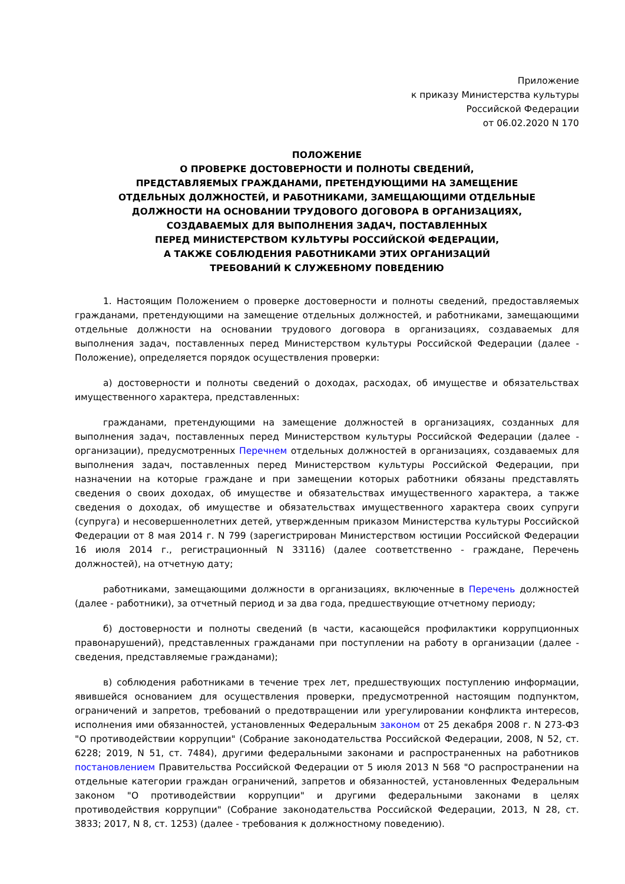Приложение
к приказу Министерства культуры
Российской Федерации
от 06.02.2020 N 170
ПОЛОЖЕНИЕ
О ПРОВЕРКЕ ДОСТОВЕРНОСТИ И ПОЛНОТЫ СВЕДЕНИЙ,
ПРЕДСТАВЛЯЕМЫХ ГРАЖДАНАМИ, ПРЕТЕНДУЮЩИМИ НА ЗАМЕЩЕНИЕ
ОТДЕЛЬНЫХ ДОЛЖНОСТЕЙ, И РАБОТНИКАМИ, ЗАМЕЩАЮЩИМИ ОТДЕЛЬНЫЕ
ДОЛЖНОСТИ НА ОСНОВАНИИ ТРУДОВОГО ДОГОВОРА В ОРГАНИЗАЦИЯХ,
СОЗДАВАЕМЫХ ДЛЯ ВЫПОЛНЕНИЯ ЗАДАЧ, ПОСТАВЛЕННЫХ
ПЕРЕД МИНИСТЕРСТВОМ КУЛЬТУРЫ РОССИЙСКОЙ ФЕДЕРАЦИИ,
А ТАКЖЕ СОБЛЮДЕНИЯ РАБОТНИКАМИ ЭТИХ ОРГАНИЗАЦИЙ
ТРЕБОВАНИЙ К СЛУЖЕБНОМУ ПОВЕДЕНИЮ
1. Настоящим Положением о проверке достоверности и полноты сведений, предоставляемых гражданами, претендующими на замещение отдельных должностей, и работниками, замещающими отдельные должности на основании трудового договора в организациях, создаваемых для выполнения задач, поставленных перед Министерством культуры Российской Федерации (далее - Положение), определяется порядок осуществления проверки:
а) достоверности и полноты сведений о доходах, расходах, об имуществе и обязательствах имущественного характера, представленных:
гражданами, претендующими на замещение должностей в организациях, созданных для выполнения задач, поставленных перед Министерством культуры Российской Федерации (далее - организации), предусмотренных Перечнем отдельных должностей в организациях, создаваемых для выполнения задач, поставленных перед Министерством культуры Российской Федерации, при назначении на которые граждане и при замещении которых работники обязаны представлять сведения о своих доходах, об имуществе и обязательствах имущественного характера, а также сведения о доходах, об имуществе и обязательствах имущественного характера своих супруги (супруга) и несовершеннолетних детей, утвержденным приказом Министерства культуры Российской Федерации от 8 мая 2014 г. N 799 (зарегистрирован Министерством юстиции Российской Федерации 16 июля 2014 г., регистрационный N 33116) (далее соответственно - граждане, Перечень должностей), на отчетную дату;
работниками, замещающими должности в организациях, включенные в Перечень должностей (далее - работники), за отчетный период и за два года, предшествующие отчетному периоду;
б) достоверности и полноты сведений (в части, касающейся профилактики коррупционных правонарушений), представленных гражданами при поступлении на работу в организации (далее - сведения, представляемые гражданами);
в) соблюдения работниками в течение трех лет, предшествующих поступлению информации, явившейся основанием для осуществления проверки, предусмотренной настоящим подпунктом, ограничений и запретов, требований о предотвращении или урегулировании конфликта интересов, исполнения ими обязанностей, установленных Федеральным законом от 25 декабря 2008 г. N 273-ФЗ "О противодействии коррупции" (Собрание законодательства Российской Федерации, 2008, N 52, ст. 6228; 2019, N 51, ст. 7484), другими федеральными законами и распространенных на работников постановлением Правительства Российской Федерации от 5 июля 2013 N 568 "О распространении на отдельные категории граждан ограничений, запретов и обязанностей, установленных Федеральным законом "О противодействии коррупции" и другими федеральными законами в целях противодействия коррупции" (Собрание законодательства Российской Федерации, 2013, N 28, ст. 3833; 2017, N 8, ст. 1253) (далее - требования к должностному поведению).